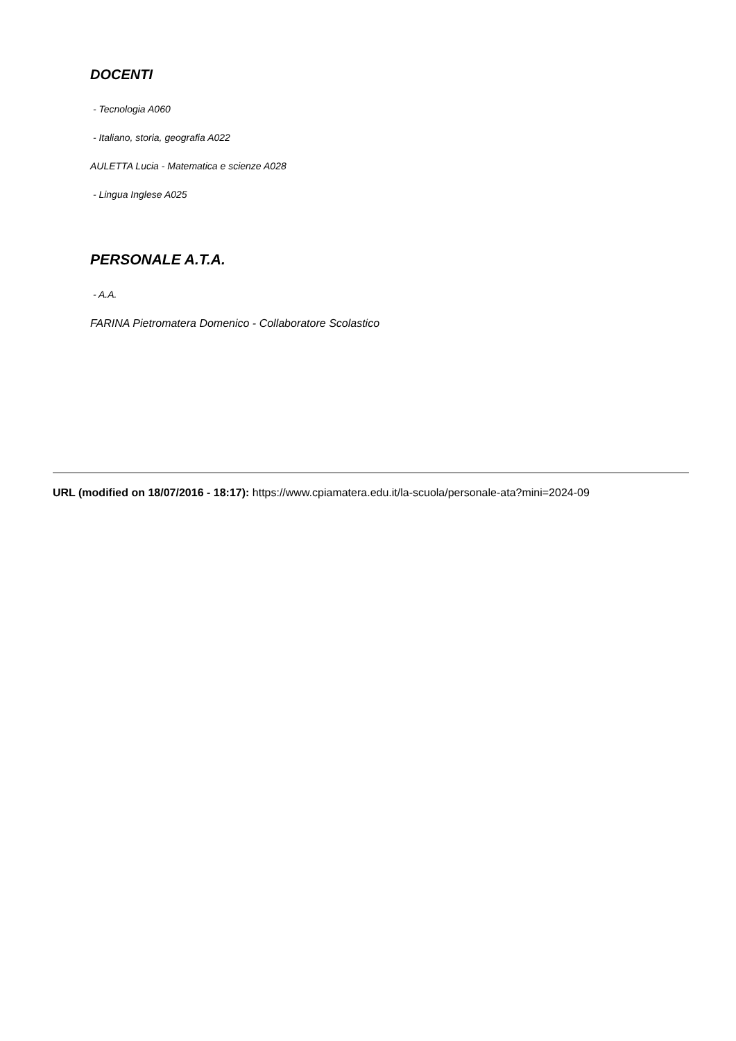DOCENTI
- Tecnologia A060
- Italiano, storia, geografia A022
AULETTA Lucia - Matematica e scienze A028
- Lingua Inglese A025
PERSONALE A.T.A.
- A.A.
FARINA Pietromatera Domenico - Collaboratore Scolastico
URL (modified on 18/07/2016 - 18:17): https://www.cpiamatera.edu.it/la-scuola/personale-ata?mini=2024-09